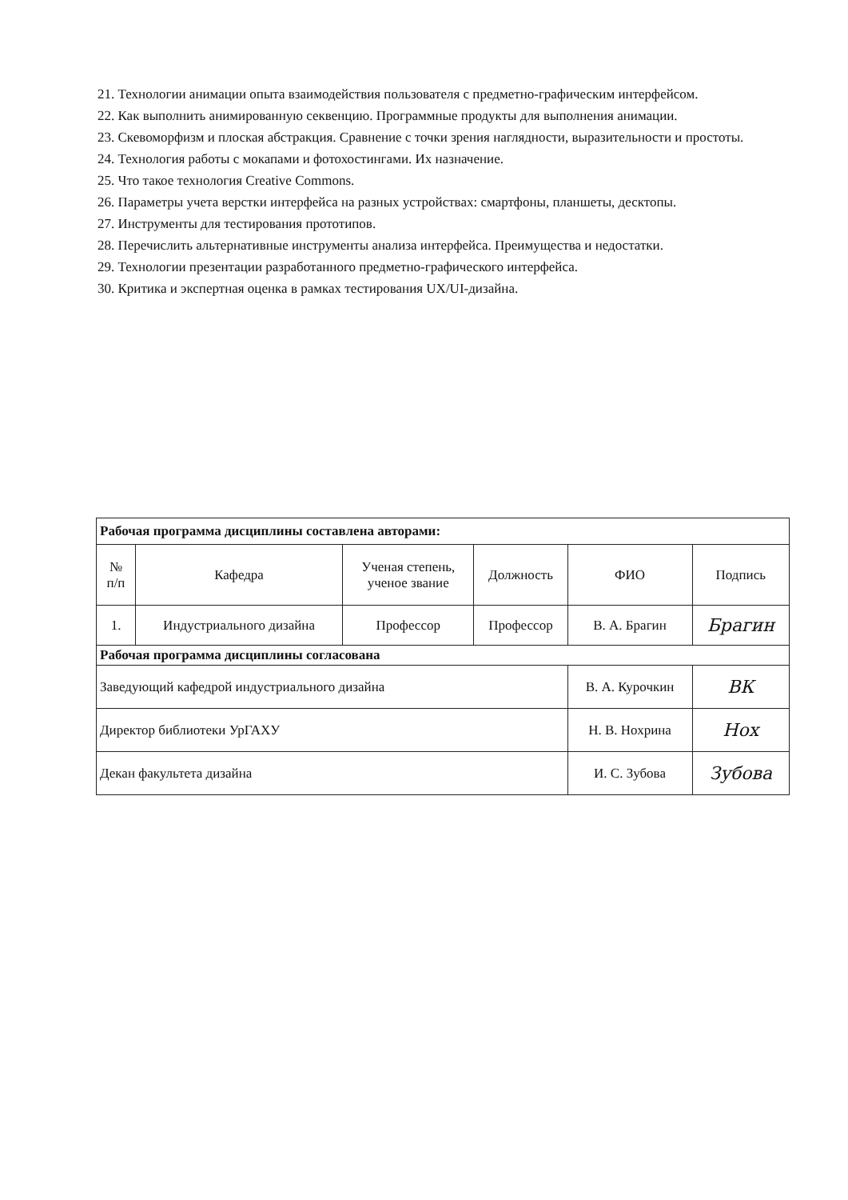21. Технологии анимации опыта взаимодействия пользователя с предметно-графическим интерфейсом.
22. Как выполнить анимированную секвенцию. Программные продукты для выполнения анимации.
23. Скевоморфизм и плоская абстракция. Сравнение с точки зрения наглядности, выразительности и простоты.
24. Технология работы с мокапами и фотохостингами. Их назначение.
25. Что такое технология Creative Commons.
26. Параметры учета верстки интерфейса на разных устройствах: смартфоны, планшеты, десктопы.
27. Инструменты для тестирования прототипов.
28. Перечислить альтернативные инструменты анализа интерфейса. Преимущества и недостатки.
29. Технологии презентации разработанного предметно-графического интерфейса.
30. Критика и экспертная оценка в рамках тестирования UX/UI-дизайна.
| Рабочая программа дисциплины составлена авторами: | | | | | |
| № п/п | Кафедра | Ученая степень, ученое звание | Должность | ФИО | Подпись |
| 1. | Индустриального дизайна | Профессор | Профессор | В. А. Брагин | Брагин |
| Рабочая программа дисциплины согласована | | | | | |
| Заведующий кафедрой индустриального дизайна | | | | В. А. Курочкин | ВК |
| Директор библиотеки УрГАХУ | | | | Н. В. Нохрина | Нох |
| Декан факультета дизайна | | | | И. С. Зубова | Зубова |